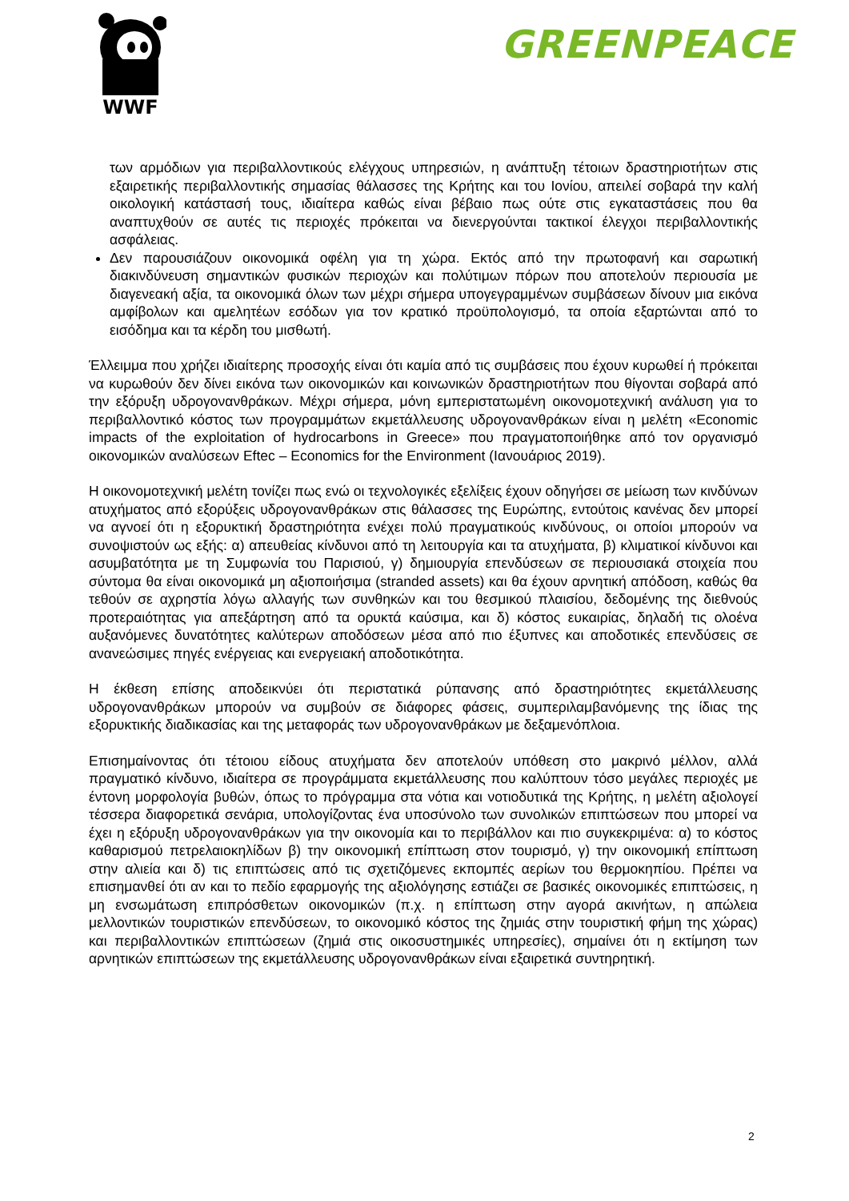WWF
GREENPEACE
των αρμόδιων για περιβαλλοντικούς ελέγχους υπηρεσιών, η ανάπτυξη τέτοιων δραστηριοτήτων στις εξαιρετικής περιβαλλοντικής σημασίας θάλασσες της Κρήτης και του Ιονίου, απειλεί σοβαρά την καλή οικολογική κατάστασή τους, ιδιαίτερα καθώς είναι βέβαιο πως ούτε στις εγκαταστάσεις που θα αναπτυχθούν σε αυτές τις περιοχές πρόκειται να διενεργούνται τακτικοί έλεγχοι περιβαλλοντικής ασφάλειας.
Δεν παρουσιάζουν οικονομικά οφέλη για τη χώρα. Εκτός από την πρωτοφανή και σαρωτική διακινδύνευση σημαντικών φυσικών περιοχών και πολύτιμων πόρων που αποτελούν περιουσία με διαγενεακή αξία, τα οικονομικά όλων των μέχρι σήμερα υπογεγραμμένων συμβάσεων δίνουν μια εικόνα αμφίβολων και αμελητέων εσόδων για τον κρατικό προϋπολογισμό, τα οποία εξαρτώνται από το εισόδημα και τα κέρδη του μισθωτή.
Έλλειμμα που χρήζει ιδιαίτερης προσοχής είναι ότι καμία από τις συμβάσεις που έχουν κυρωθεί ή πρόκειται να κυρωθούν δεν δίνει εικόνα των οικονομικών και κοινωνικών δραστηριοτήτων που θίγονται σοβαρά από την εξόρυξη υδρογονανθράκων. Μέχρι σήμερα, μόνη εμπεριστατωμένη οικονομοτεχνική ανάλυση για το περιβαλλοντικό κόστος των προγραμμάτων εκμετάλλευσης υδρογονανθράκων είναι η μελέτη «Economic impacts of the exploitation of hydrocarbons in Greece» που πραγματοποιήθηκε από τον οργανισμό οικονομικών αναλύσεων Eftec – Economics for the Environment (Ιανουάριος 2019).
Η οικονομοτεχνική μελέτη τονίζει πως ενώ οι τεχνολογικές εξελίξεις έχουν οδηγήσει σε μείωση των κινδύνων ατυχήματος από εξορύξεις υδρογονανθράκων στις θάλασσες της Ευρώπης, εντούτοις κανένας δεν μπορεί να αγνοεί ότι η εξορυκτική δραστηριότητα ενέχει πολύ πραγματικούς κινδύνους, οι οποίοι μπορούν να συνοψιστούν ως εξής: α) απευθείας κίνδυνοι από τη λειτουργία και τα ατυχήματα, β) κλιματικοί κίνδυνοι και ασυμβατότητα με τη Συμφωνία του Παρισιού, γ) δημιουργία επενδύσεων σε περιουσιακά στοιχεία που σύντομα θα είναι οικονομικά μη αξιοποιήσιμα (stranded assets) και θα έχουν αρνητική απόδοση, καθώς θα τεθούν σε αχρηστία λόγω αλλαγής των συνθηκών και του θεσμικού πλαισίου, δεδομένης της διεθνούς προτεραιότητας για απεξάρτηση από τα ορυκτά καύσιμα, και δ) κόστος ευκαιρίας, δηλαδή τις ολοένα αυξανόμενες δυνατότητες καλύτερων αποδόσεων μέσα από πιο έξυπνες και αποδοτικές επενδύσεις σε ανανεώσιμες πηγές ενέργειας και ενεργειακή αποδοτικότητα.
Η έκθεση επίσης αποδεικνύει ότι περιστατικά ρύπανσης από δραστηριότητες εκμετάλλευσης υδρογονανθράκων μπορούν να συμβούν σε διάφορες φάσεις, συμπεριλαμβανόμενης της ίδιας της εξορυκτικής διαδικασίας και της μεταφοράς των υδρογονανθράκων με δεξαμενόπλοια.
Επισημαίνοντας ότι τέτοιου είδους ατυχήματα δεν αποτελούν υπόθεση στο μακρινό μέλλον, αλλά πραγματικό κίνδυνο, ιδιαίτερα σε προγράμματα εκμετάλλευσης που καλύπτουν τόσο μεγάλες περιοχές με έντονη μορφολογία βυθών, όπως το πρόγραμμα στα νότια και νοτιοδυτικά της Κρήτης, η μελέτη αξιολογεί τέσσερα διαφορετικά σενάρια, υπολογίζοντας ένα υποσύνολο των συνολικών επιπτώσεων που μπορεί να έχει η εξόρυξη υδρογονανθράκων για την οικονομία και το περιβάλλον και πιο συγκεκριμένα: α) το κόστος καθαρισμού πετρελαιοκηλίδων β) την οικονομική επίπτωση στον τουρισμό, γ) την οικονομική επίπτωση στην αλιεία και δ) τις επιπτώσεις από τις σχετιζόμενες εκπομπές αερίων του θερμοκηπίου. Πρέπει να επισημανθεί ότι αν και το πεδίο εφαρμογής της αξιολόγησης εστιάζει σε βασικές οικονομικές επιπτώσεις, η μη ενσωμάτωση επιπρόσθετων οικονομικών (π.χ. η επίπτωση στην αγορά ακινήτων, η απώλεια μελλοντικών τουριστικών επενδύσεων, το οικονομικό κόστος της ζημιάς στην τουριστική φήμη της χώρας) και περιβαλλοντικών επιπτώσεων (ζημιά στις οικοσυστημικές υπηρεσίες), σημαίνει ότι η εκτίμηση των αρνητικών επιπτώσεων της εκμετάλλευσης υδρογονανθράκων είναι εξαιρετικά συντηρητική.
2